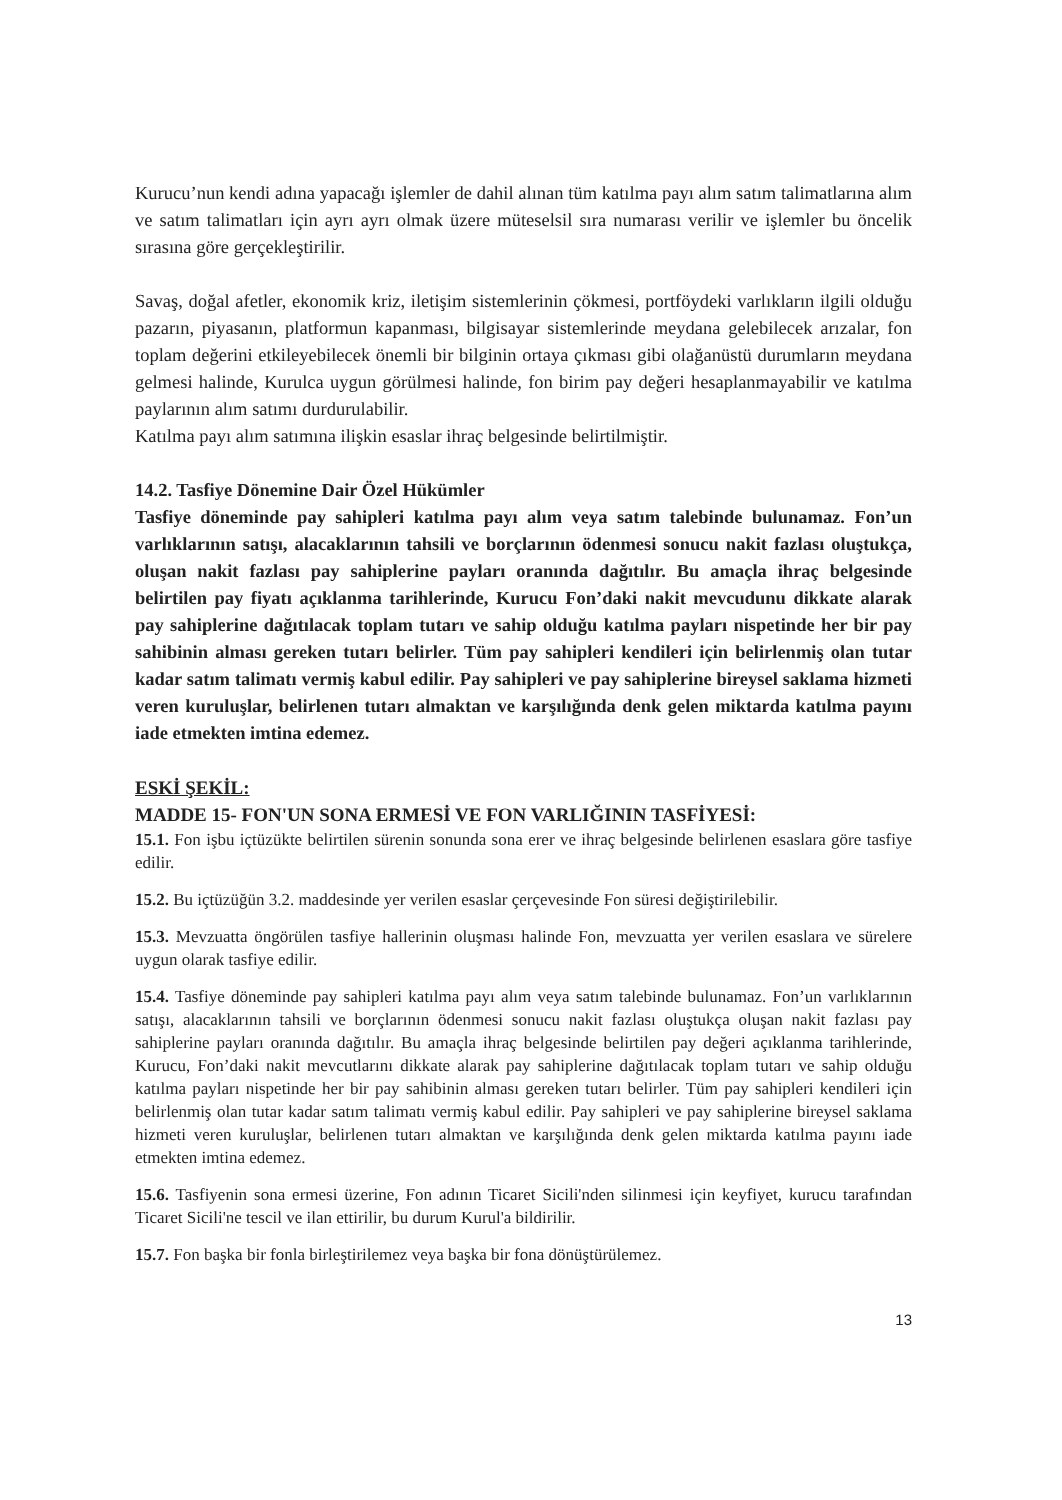Kurucu’nun kendi adına yapacağı işlemler de dahil alınan tüm katılma payı alım satım talimatlarına alım ve satım talimatları için ayrı ayrı olmak üzere müteselsil sıra numarası verilir ve işlemler bu öncelik sırasına göre gerçekleştirilir.
Savaş, doğal afetler, ekonomik kriz, iletişim sistemlerinin çökmesi, portföydeki varlıkların ilgili olduğu pazarın, piyasanın, platformun kapanması, bilgisayar sistemlerinde meydana gelebilecek arızalar, fon toplam değerini etkileyebilecek önemli bir bilginin ortaya çıkması gibi olağanüstü durumların meydana gelmesi halinde, Kurulca uygun görülmesi halinde, fon birim pay değeri hesaplanmayabilir ve katılma paylarının alım satımı durdurulabilir.
Katılma payı alım satımına ilişkin esaslar ihraç belgesinde belirtilmiştir.
14.2. Tasfiye Dönemine Dair Özel Hükümler
Tasfiye döneminde pay sahipleri katılma payı alım veya satım talebinde bulunamaz. Fon’un varlıklarının satışı, alacaklarının tahsili ve borçlarının ödenmesi sonucu nakit fazlası oluştukça, oluşan nakit fazlası pay sahiplerine payları oranında dağıtılır. Bu amaçla ihraç belgesinde belirtilen pay fiyatı açıklanma tarihlerinde, Kurucu Fon’daki nakit mevcudunu dikkate alarak pay sahiplerine dağıtılacak toplam tutarı ve sahip olduğu katılma payları nispetinde her bir pay sahibinin alması gereken tutarı belirler. Tüm pay sahipleri kendileri için belirlenmiş olan tutar kadar satım talimatı vermiş kabul edilir. Pay sahipleri ve pay sahiplerine bireysel saklama hizmeti veren kuruluşlar, belirlenen tutarı almaktan ve karşılığında denk gelen miktarda katılma payını iade etmekten imtina edemez.
ESKİ ŞEKİL:
MADDE 15- FON'UN SONA ERMESİ VE FON VARLIĞININ TASFİYESİ:
15.1. Fon işbu içtüzükte belirtilen sürenin sonunda sona erer ve ihraç belgesinde belirlenen esaslara göre tasfiye edilir.
15.2. Bu içtüzüğün 3.2. maddesinde yer verilen esaslar çerçevesinde Fon süresi değiştirilebilir.
15.3. Mevzuatta öngörülen tasfiye hallerinin oluşması halinde Fon, mevzuatta yer verilen esaslara ve sürelere uygun olarak tasfiye edilir.
15.4. Tasfiye döneminde pay sahipleri katılma payı alım veya satım talebinde bulunamaz. Fon’un varlıklarının satışı, alacaklarının tahsili ve borçlarının ödenmesi sonucu nakit fazlası oluştukça oluşan nakit fazlası pay sahiplerine payları oranında dağıtılır. Bu amaçla ihraç belgesinde belirtilen pay değeri açıklanma tarihlerinde, Kurucu, Fon’daki nakit mevcutlarını dikkate alarak pay sahiplerine dağıtılacak toplam tutarı ve sahip olduğu katılma payları nispetinde her bir pay sahibinin alması gereken tutarı belirler. Tüm pay sahipleri kendileri için belirlenmiş olan tutar kadar satım talimatı vermiş kabul edilir. Pay sahipleri ve pay sahiplerine bireysel saklama hizmeti veren kuruluşlar, belirlenen tutarı almaktan ve karşılığında denk gelen miktarda katılma payını iade etmekten imtina edemez.
15.6. Tasfiyenin sona ermesi üzerine, Fon adının Ticaret Sicili'nden silinmesi için keyfiyet, kurucu tarafından Ticaret Sicili'ne tescil ve ilan ettirilir, bu durum Kurul'a bildirilir.
15.7. Fon başka bir fonla birleştirilemez veya başka bir fona dönüştürülemez.
13